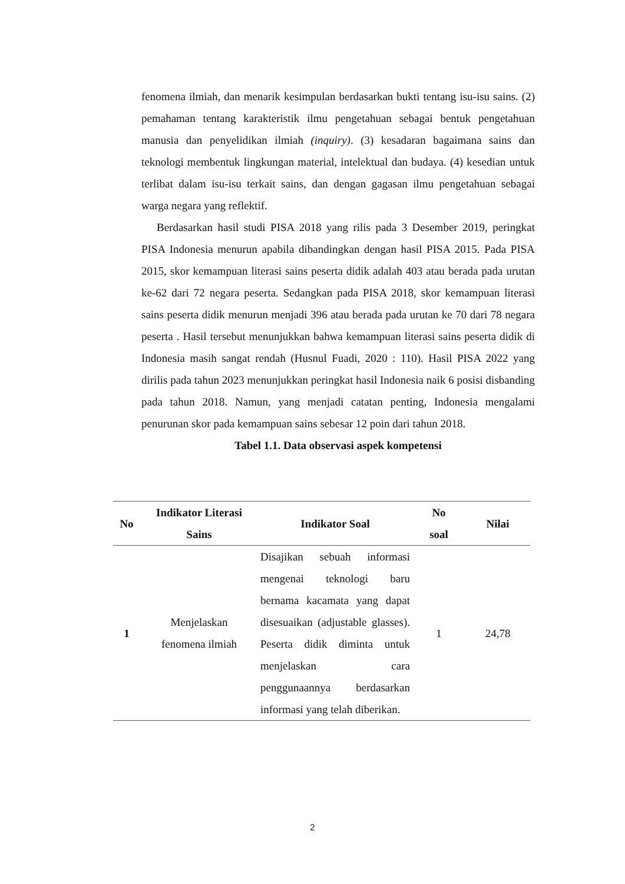fenomena ilmiah, dan menarik kesimpulan berdasarkan bukti tentang isu-isu sains. (2) pemahaman tentang karakteristik ilmu pengetahuan sebagai bentuk pengetahuan manusia dan penyelidikan ilmiah (inquiry). (3) kesadaran bagaimana sains dan teknologi membentuk lingkungan material, intelektual dan budaya. (4) kesedian untuk terlibat dalam isu-isu terkait sains, dan dengan gagasan ilmu pengetahuan sebagai warga negara yang reflektif.
Berdasarkan hasil studi PISA 2018 yang rilis pada 3 Desember 2019, peringkat PISA Indonesia menurun apabila dibandingkan dengan hasil PISA 2015. Pada PISA 2015, skor kemampuan literasi sains peserta didik adalah 403 atau berada pada urutan ke-62 dari 72 negara peserta. Sedangkan pada PISA 2018, skor kemampuan literasi sains peserta didik menurun menjadi 396 atau berada pada urutan ke 70 dari 78 negara peserta . Hasil tersebut menunjukkan bahwa kemampuan literasi sains peserta didik di Indonesia masih sangat rendah (Husnul Fuadi, 2020 : 110). Hasil PISA 2022 yang dirilis pada tahun 2023 menunjukkan peringkat hasil Indonesia naik 6 posisi disbanding pada tahun 2018. Namun, yang menjadi catatan penting, Indonesia mengalami penurunan skor pada kemampuan sains sebesar 12 poin dari tahun 2018.
Tabel 1.1. Data observasi aspek kompetensi
| No | Indikator Literasi Sains | Indikator Soal | No soal | Nilai |
| --- | --- | --- | --- | --- |
| 1 | Menjelaskan fenomena ilmiah | Disajikan sebuah informasi mengenai teknologi baru bernama kacamata yang dapat disesuaikan (adjustable glasses). Peserta didik diminta untuk menjelaskan cara penggunaannya berdasarkan informasi yang telah diberikan. | 1 | 24,78 |
2